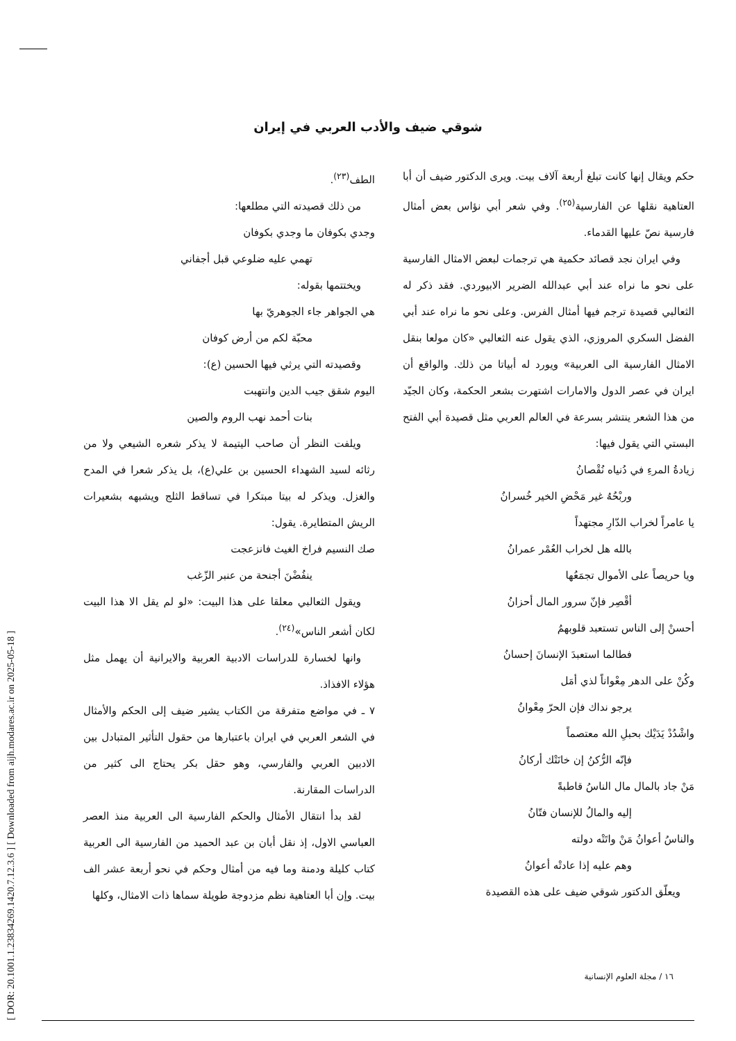[ DOR: 20.1001.1.23834269.1420.7.12.3.6 ] [ Downloaded from aijh.modares.ac.ir on 2025-05-18 ]
شوقي ضيف والأدب العربي في إيران
الطف<sup>(٢٣)</sup>.
من ذلك قصيدته التي مطلعها:
وجدي بكوفان ما وجدي بكوفان
تهمي عليه ضلوعي قبل أجفاني
ويختتمها بقوله:
هي الجواهر جاء الجوهريّ بها
محبّة لكم من أرض كوفان
وقصيدته التي يرثي فيها الحسين (ع):
اليوم شقق جيب الدين وانتهبت
بنات أحمد نهب الروم والصين
ويلفت النظر أن صاحب اليتيمة لا يذكر شعره الشيعي ولا من رثائه لسيد الشهداء الحسين بن علي(ع)، بل يذكر شعرا في المدح والغزل. ويذكر له بيتا مبتكرا في تساقط الثلج ويشبهه بشعيرات الريش المتطايرة. يقول:
صك النسيم فراخ الغيث فانزعجت
ينفُضْنَ أجنحة من عنبر الزّغب
ويقول الثعالبي معلقا على هذا البيت: «لو لم يقل الا هذا البيت لكان أشعر الناس»<sup>(٢٤)</sup>.
وانها لخسارة للدراسات الادبية العربية والايرانية أن يهمل مثل هؤلاء الافذاذ.
٧ ـ في مواضع متفرقة من الكتاب يشير ضيف إلى الحكم والأمثال في الشعر العربي في ايران باعتبارها من حقول التأثير المتبادل بين الادبين العربي والفارسي، وهو حقل بكر يحتاج الى كثير من الدراسات المقارنة.
لقد بدأ انتقال الأمثال والحكم الفارسية الى العربية منذ العصر العباسي الاول، إذ نقل أبان بن عبد الحميد من الفارسية الى العربية كتاب كليلة ودمنة وما فيه من أمثال وحكم في نحو أربعة عشر الف بيت. وإن أبا العتاهية نظم مزدوجة طويلة سماها ذات الامثال، وكلها
حكم ويقال إنها كانت تبلغ أربعة آلاف بيت. ويرى الدكتور ضيف أن أبا العتاهية نقلها عن الفارسية<sup>(٢٥)</sup>. وفي شعر أبي نؤاس بعض أمثال فارسية نصّ عليها القدماء.
وفي ايران نجد قصائد حكمية هي ترجمات لبعض الامثال الفارسية على نحو ما نراه عند أبي عبدالله الضرير الابيوردي. فقد ذكر له الثعالبي قصيدة ترجم فيها أمثال الفرس. وعلى نحو ما نراه عند أبي الفضل السكري المروزي، الذي يقول عنه الثعالبي «كان مولعا بنقل الامثال الفارسية الى العربية» ويورد له أبياتا من ذلك. والواقع أن ايران في عصر الدول والامارات اشتهرت بشعر الحكمة، وكان الجيّد من هذا الشعر ينتشر بسرعة في العالم العربي مثل قصيدة أبي الفتح البستي التي يقول فيها:
زيادةُ المرءِ في دُنياه نُقْصانُ
وربْحُهُ غير مَحْضِ الخير خُسرانُ
يا عامراً لخراب الدّارِ مجتهداً
بالله هل لخراب العُمْر عمرانُ
ويا حريصاً على الأموال تجمَعُها
أقْصِر فإنّ سرور المال أحزانُ
أحسنْ إلى الناس تستعبد قلوبهمُ
فطالما استعبدَ الإنسانَ إحسانُ
وكُنْ على الدهر مِعْواناً لذي أمَل
يرجو نداك فإن الحرّ مِعْوانُ
واشْدُدْ يَدَيْك بحبلِ الله معتصماً
فإنّه الرُّكنُ إن خانَتْك أركانُ
مَنْ جاد بالمال مال الناسُ قاطبةً
إليه والمالُ للإنسان فتّانُ
والناسُ أعوانُ مَنْ واتَتْه دولته
وهم عليه إذا عادتْه أعوانُ
ويعلّق الدكتور شوقي ضيف على هذه القصيدة
١٦ / مجلة العلوم الإنسانية